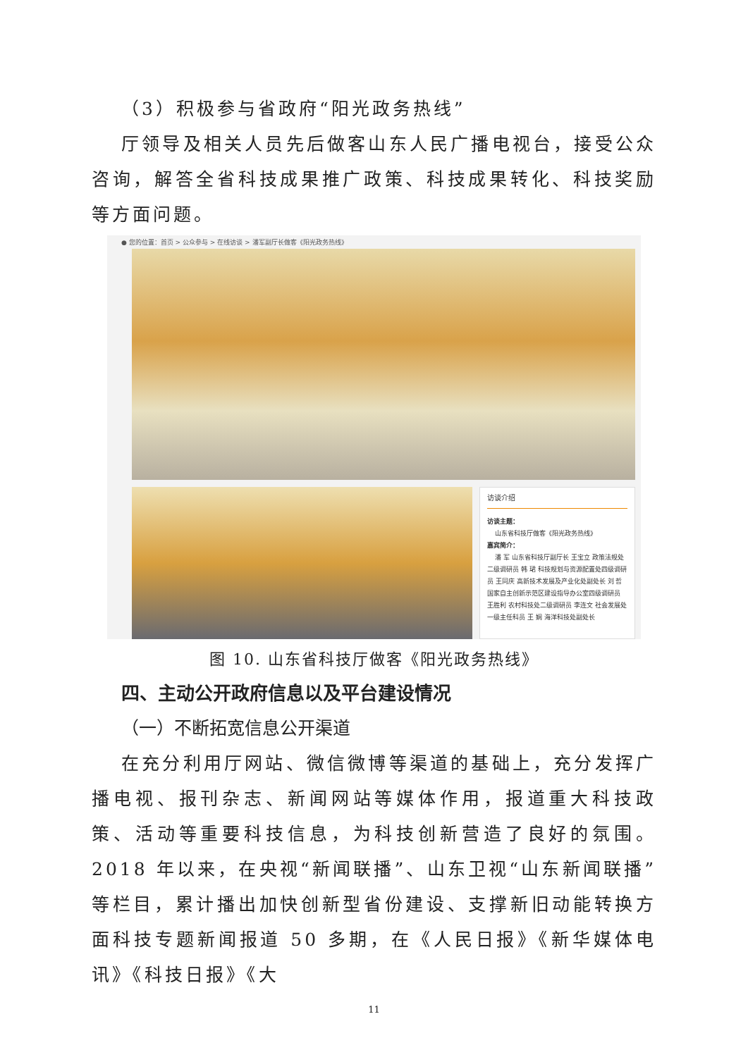（3）积极参与省政府“阳光政务热线”
厅领导及相关人员先后做客山东人民广播电视台，接受公众咨询，解答全省科技成果推广政策、科技成果转化、科技奖励等方面问题。
● 您的位置：首页 > 公众参与 > 在线访谈 > 潘军副厅长做客《阳光政务热线》
访谈介绍
访谈主题：
山东省科技厅做客《阳光政务热线》
嘉宾简介：
潘 军 山东省科技厅副厅长 王宝立 政策法规处二级调研员 韩 珺 科技规划与资源配置处四级调研员 王同庆 高新技术发展及产业化处副处长 刘 哲 国家自主创新示范区建设指导办公室四级调研员 王胜利 农村科技处二级调研员 李连文 社会发展处一级主任科员 王 娴 海洋科技处副处长
图 10. 山东省科技厅做客《阳光政务热线》
四、主动公开政府信息以及平台建设情况
（一）不断拓宽信息公开渠道
在充分利用厅网站、微信微博等渠道的基础上，充分发挥广播电视、报刊杂志、新闻网站等媒体作用，报道重大科技政策、活动等重要科技信息，为科技创新营造了良好的氛围。2018 年以来，在央视“新闻联播”、山东卫视“山东新闻联播”等栏目，累计播出加快创新型省份建设、支撑新旧动能转换方面科技专题新闻报道 50 多期，在《人民日报》《新华媒体电讯》《科技日报》《大
11